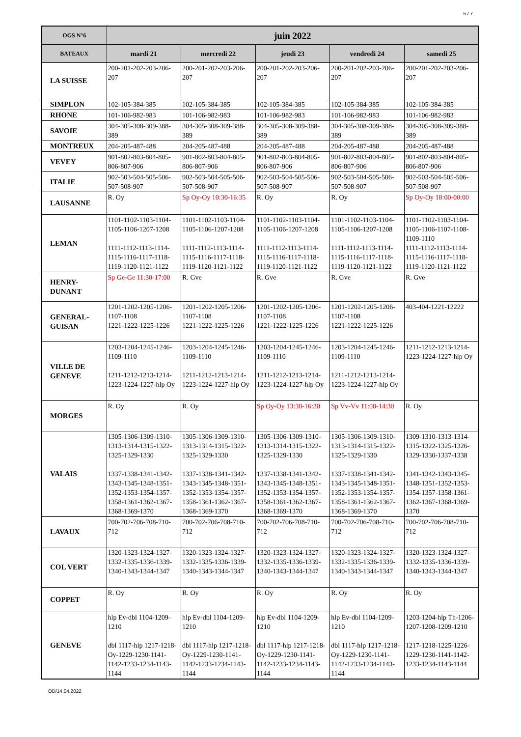5 / 7
| OGS N°6 | juin 2022 | | | | |
| --- | --- | --- | --- | --- | --- |
| BATEAUX | mardi 21 | mercredi 22 | jeudi 23 | vendredi 24 | samedi 25 |
| LA SUISSE | 200-201-202-203-206-207 | 200-201-202-203-206-207 | 200-201-202-203-206-207 | 200-201-202-203-206-207 | 200-201-202-203-206-207 |
| SIMPLON | 102-105-384-385 | 102-105-384-385 | 102-105-384-385 | 102-105-384-385 | 102-105-384-385 |
| RHONE | 101-106-982-983 | 101-106-982-983 | 101-106-982-983 | 101-106-982-983 | 101-106-982-983 |
| SAVOIE | 304-305-308-309-388-389 | 304-305-308-309-388-389 | 304-305-308-309-388-389 | 304-305-308-309-388-389 | 304-305-308-309-388-389 |
| MONTREUX | 204-205-487-488 | 204-205-487-488 | 204-205-487-488 | 204-205-487-488 | 204-205-487-488 |
| VEVEY | 901-802-803-804-805-806-807-906 | 901-802-803-804-805-806-807-906 | 901-802-803-804-805-806-807-906 | 901-802-803-804-805-806-807-906 | 901-802-803-804-805-806-807-906 |
| ITALIE | 902-503-504-505-506-507-508-907 | 902-503-504-505-506-507-508-907 | 902-503-504-505-506-507-508-907 | 902-503-504-505-506-507-508-907 | 902-503-504-505-506-507-508-907 |
| LAUSANNE | R. Oy | Sp Oy-Oy 10:30-16:35 | R. Oy | R. Oy | Sp Oy-Oy 18:00-00:00 |
| LEMAN | 1101-1102-1103-1104-1105-1106-1207-1208 1111-1112-1113-1114-1115-1116-1117-1118-1119-1120-1121-1122 | 1101-1102-1103-1104-1105-1106-1207-1208 1111-1112-1113-1114-1115-1116-1117-1118-1119-1120-1121-1122 | 1101-1102-1103-1104-1105-1106-1207-1208 1111-1112-1113-1114-1115-1116-1117-1118-1119-1120-1121-1122 | 1101-1102-1103-1104-1105-1106-1207-1208 1111-1112-1113-1114-1115-1116-1117-1118-1119-1120-1121-1122 | 1101-1102-1103-1104-1105-1106-1107-1108-1109-1110 1111-1112-1113-1114-1115-1116-1117-1118-1119-1120-1121-1122 |
| HENRY-DUNANT | Sp Ge-Ge 11:30-17:00 | R. Gve | R. Gve | R. Gve | R. Gve |
| GENERAL-GUISAN | 1201-1202-1205-1206-1107-1108 1221-1222-1225-1226 | 1201-1202-1205-1206-1107-1108 1221-1222-1225-1226 | 1201-1202-1205-1206-1107-1108 1221-1222-1225-1226 | 1201-1202-1205-1206-1107-1108 1221-1222-1225-1226 | 403-404-1221-12222 |
| VILLE DE GENEVE | 1203-1204-1245-1246-1109-1110 1211-1212-1213-1214-1223-1224-1227-hlp Oy | 1203-1204-1245-1246-1109-1110 1211-1212-1213-1214-1223-1224-1227-hlp Oy | 1203-1204-1245-1246-1109-1110 1211-1212-1213-1214-1223-1224-1227-hlp Oy | 1203-1204-1245-1246-1109-1110 1211-1212-1213-1214-1223-1224-1227-hlp Oy | 1211-1212-1213-1214-1223-1224-1227-hlp Oy |
| MORGES | R. Oy | R. Oy | Sp Oy-Oy 13:30-16:30 | Sp Vv-Vv 11:00-14:30 | R. Oy |
| VALAIS | 1305-1306-1309-1310-1313-1314-1315-1322-1325-1329-1330 1337-1338-1341-1342-1343-1345-1348-1351-1352-1353-1354-1357-1358-1361-1362-1367-1368-1369-1370 | 1305-1306-1309-1310-1313-1314-1315-1322-1325-1329-1330 1337-1338-1341-1342-1343-1345-1348-1351-1352-1353-1354-1357-1358-1361-1362-1367-1368-1369-1370 | 1305-1306-1309-1310-1313-1314-1315-1322-1325-1329-1330 1337-1338-1341-1342-1343-1345-1348-1351-1352-1353-1354-1357-1358-1361-1362-1367-1368-1369-1370 | 1305-1306-1309-1310-1313-1314-1315-1322-1325-1329-1330 1337-1338-1341-1342-1343-1345-1348-1351-1352-1353-1354-1357-1358-1361-1362-1367-1368-1369-1370 | 1309-1310-1313-1314-1315-1322-1325-1326-1329-1330-1337-1338 1341-1342-1343-1345-1348-1351-1352-1353-1354-1357-1358-1361-1362-1367-1368-1369-1370 |
| LAVAUX | 700-702-706-708-710-712 | 700-702-706-708-710-712 | 700-702-706-708-710-712 | 700-702-706-708-710-712 | 700-702-706-708-710-712 |
| COL VERT | 1320-1323-1324-1327-1332-1335-1336-1339-1340-1343-1344-1347 | 1320-1323-1324-1327-1332-1335-1336-1339-1340-1343-1344-1347 | 1320-1323-1324-1327-1332-1335-1336-1339-1340-1343-1344-1347 | 1320-1323-1324-1327-1332-1335-1336-1339-1340-1343-1344-1347 | 1320-1323-1324-1327-1332-1335-1336-1339-1340-1343-1344-1347 |
| COPPET | R. Oy | R. Oy | R. Oy | R. Oy | R. Oy |
| GENEVE | hlp Ev-dbl 1104-1209-1210 dbl 1117-hlp 1217-1218-Oy-1229-1230-1141-1142-1233-1234-1143-1144 | hlp Ev-dbl 1104-1209-1210 dbl 1117-hlp 1217-1218-Oy-1229-1230-1141-1142-1233-1234-1143-1144 | hlp Ev-dbl 1104-1209-1210 dbl 1117-hlp 1217-1218-Oy-1229-1230-1141-1142-1233-1234-1143-1144 | hlp Ev-dbl 1104-1209-1210 dbl 1117-hlp 1217-1218-Oy-1229-1230-1141-1142-1233-1234-1143-1144 | 1203-1204-hlp Th-1206-1207-1208-1209-1210 1217-1218-1225-1226-1229-1230-1141-1142-1233-1234-1143-1144 |
OD/14.04.2022